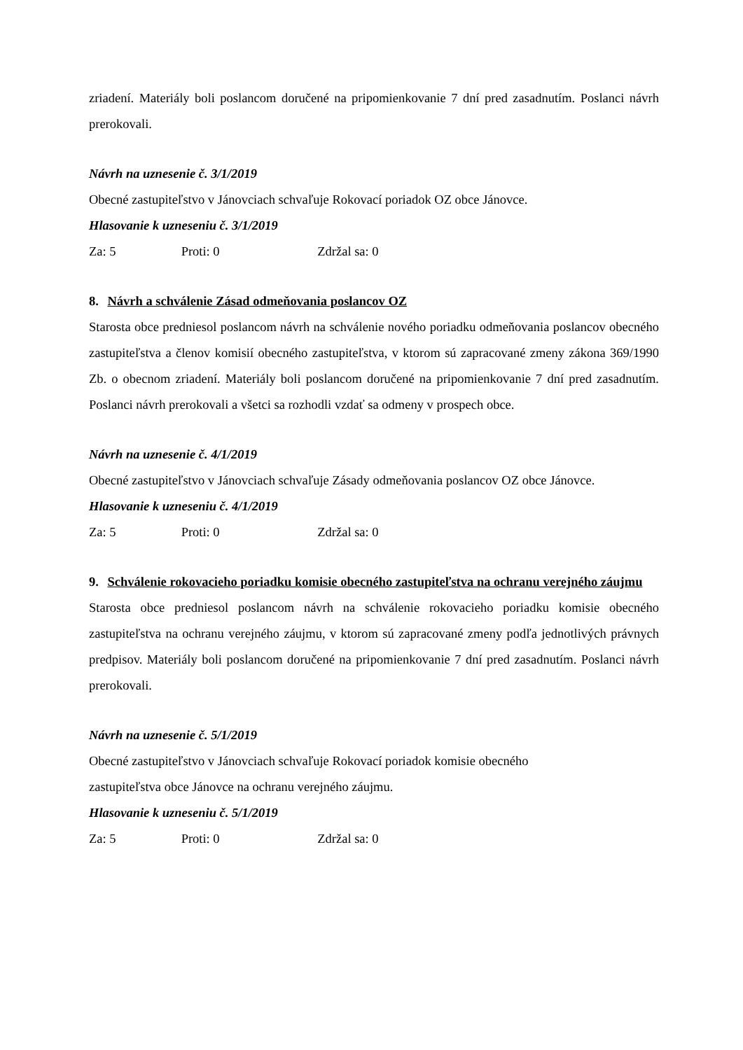zriadení. Materiály boli poslancom doručené na pripomienkovanie 7 dní pred zasadnutím. Poslanci návrh prerokovali.
Návrh na uznesenie č. 3/1/2019
Obecné zastupiteľstvo v Jánovciach schvaľuje Rokovací poriadok OZ obce Jánovce.
Hlasovanie k uzneseniu č. 3/1/2019
Za: 5 Proti: 0 Zdržal sa: 0
8. Návrh a schválenie Zásad odmeňovania poslancov OZ
Starosta obce predniesol poslancom návrh na schválenie nového poriadku odmeňovania poslancov obecného zastupiteľstva a členov komisií obecného zastupiteľstva, v ktorom sú zapracované zmeny zákona 369/1990 Zb. o obecnom zriadení. Materiály boli poslancom doručené na pripomienkovanie 7 dní pred zasadnutím. Poslanci návrh prerokovali a všetci sa rozhodli vzdať sa odmeny v prospech obce.
Návrh na uznesenie č. 4/1/2019
Obecné zastupiteľstvo v Jánovciach schvaľuje Zásady odmeňovania poslancov OZ obce Jánovce.
Hlasovanie k uzneseniu č. 4/1/2019
Za: 5 Proti: 0 Zdržal sa: 0
9. Schválenie rokovacieho poriadku komisie obecného zastupiteľstva na ochranu verejného záujmu
Starosta obce predniesol poslancom návrh na schválenie rokovacieho poriadku komisie obecného zastupiteľstva na ochranu verejného záujmu, v ktorom sú zapracované zmeny podľa jednotlivých právnych predpisov. Materiály boli poslancom doručené na pripomienkovanie 7 dní pred zasadnutím. Poslanci návrh prerokovali.
Návrh na uznesenie č. 5/1/2019
Obecné zastupiteľstvo v Jánovciach schvaľuje Rokovací poriadok komisie obecného
zastupiteľstva obce Jánovce na ochranu verejného záujmu.
Hlasovanie k uzneseniu č. 5/1/2019
Za: 5 Proti: 0 Zdržal sa: 0